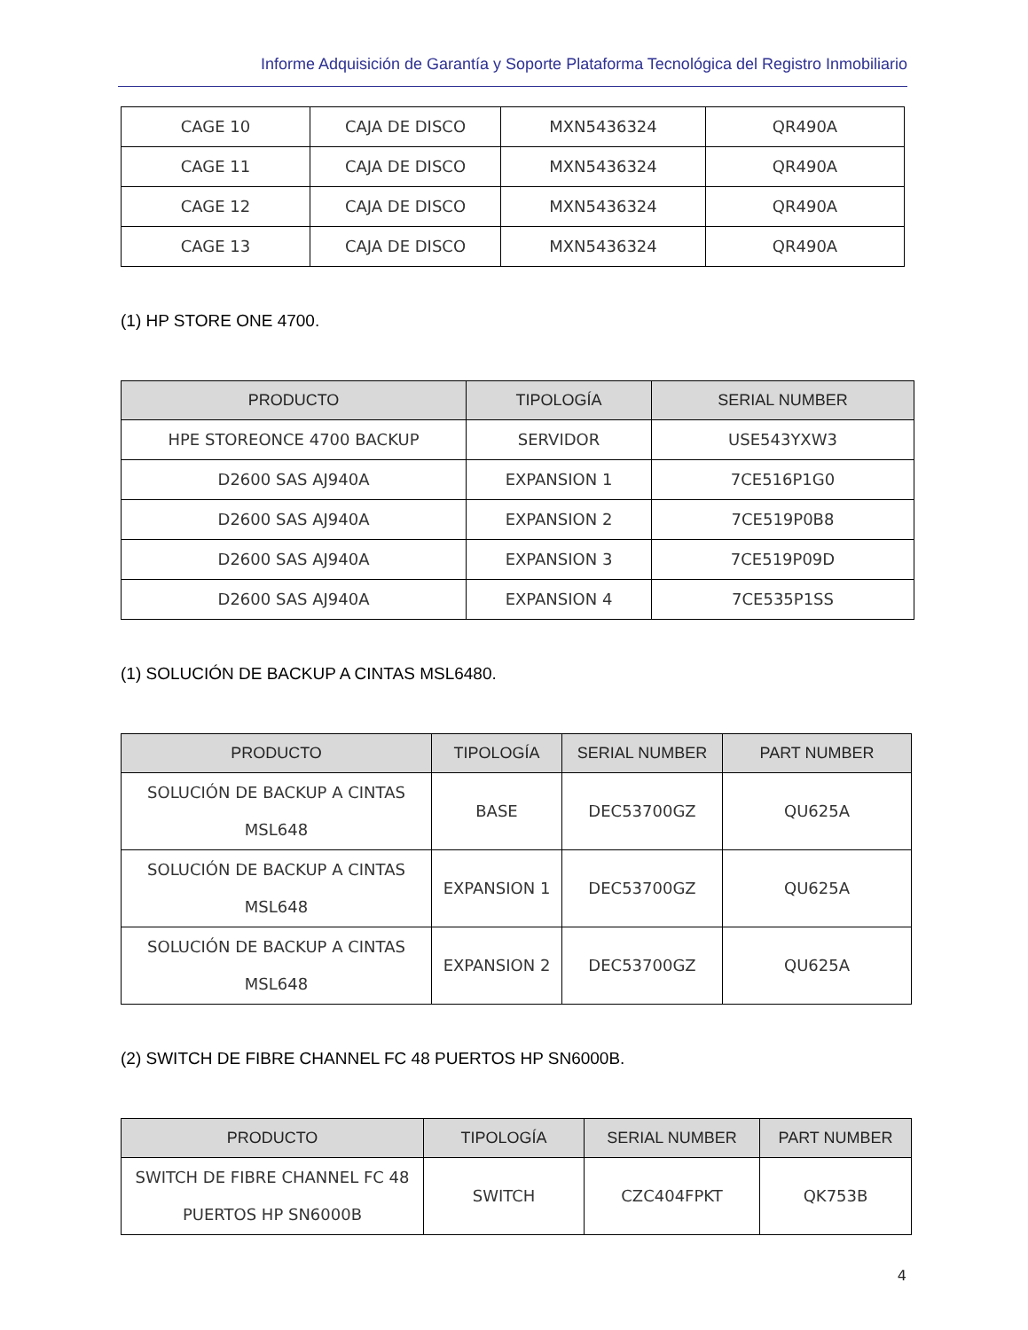Informe Adquisición de Garantía y Soporte Plataforma Tecnológica del Registro Inmobiliario
| CAGE 10 | CAJA DE DISCO | MXN5436324 | QR490A |
| CAGE 11 | CAJA DE DISCO | MXN5436324 | QR490A |
| CAGE 12 | CAJA DE DISCO | MXN5436324 | QR490A |
| CAGE 13 | CAJA DE DISCO | MXN5436324 | QR490A |
(1) HP STORE ONE 4700.
| PRODUCTO | TIPOLOGÍA | SERIAL NUMBER |
| --- | --- | --- |
| HPE STOREONCE 4700 BACKUP | SERVIDOR | USE543YXW3 |
| D2600 SAS AJ940A | EXPANSION 1 | 7CE516P1G0 |
| D2600 SAS AJ940A | EXPANSION 2 | 7CE519P0B8 |
| D2600 SAS AJ940A | EXPANSION 3 | 7CE519P09D |
| D2600 SAS AJ940A | EXPANSION 4 | 7CE535P1SS |
(1) SOLUCIÓN DE BACKUP A CINTAS MSL6480.
| PRODUCTO | TIPOLOGÍA | SERIAL NUMBER | PART NUMBER |
| --- | --- | --- | --- |
| SOLUCIÓN DE BACKUP A CINTAS MSL648 | BASE | DEC53700GZ | QU625A |
| SOLUCIÓN DE BACKUP A CINTAS MSL648 | EXPANSION 1 | DEC53700GZ | QU625A |
| SOLUCIÓN DE BACKUP A CINTAS MSL648 | EXPANSION 2 | DEC53700GZ | QU625A |
(2) SWITCH DE FIBRE CHANNEL FC 48 PUERTOS HP SN6000B.
| PRODUCTO | TIPOLOGÍA | SERIAL NUMBER | PART NUMBER |
| --- | --- | --- | --- |
| SWITCH DE FIBRE CHANNEL FC 48 PUERTOS HP SN6000B | SWITCH | CZC404FPKT | QK753B |
4